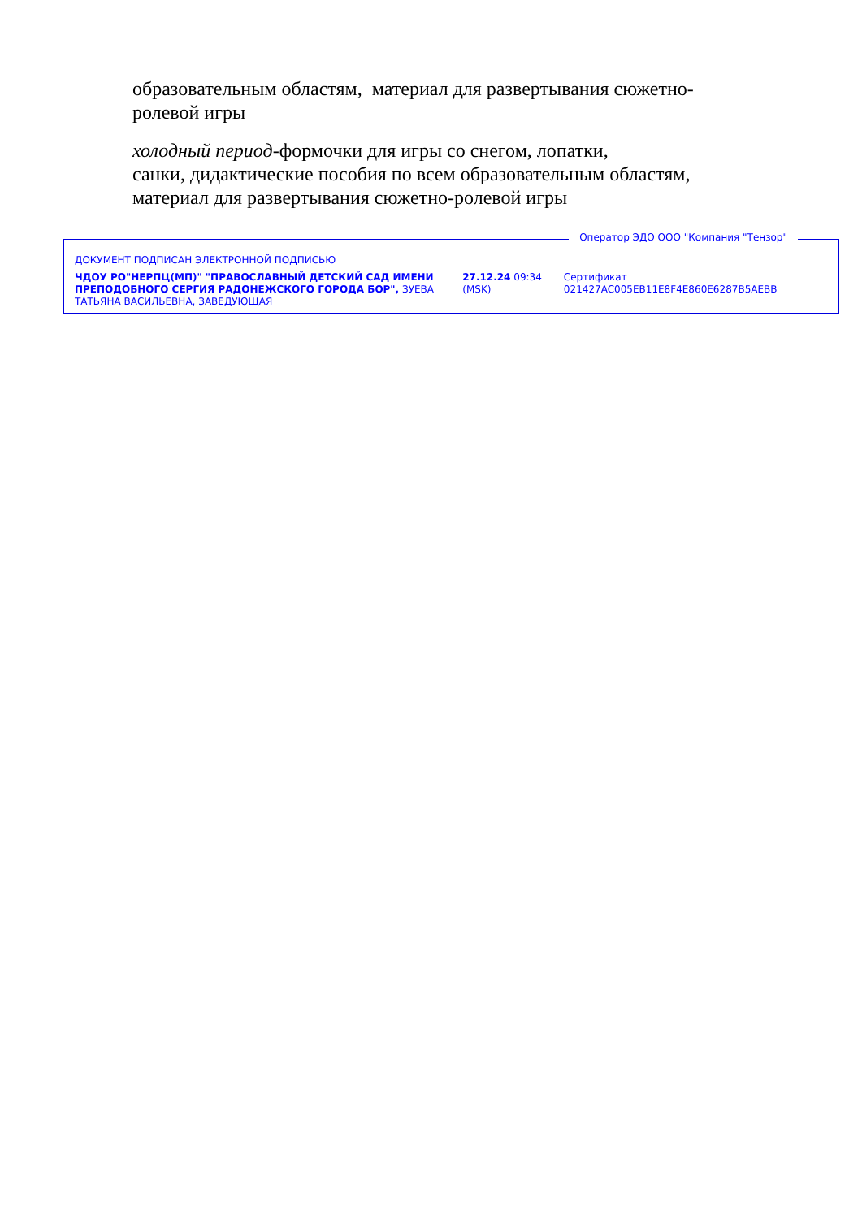образовательным областям, материал для развертывания сюжетно-ролевой игры
холодный период-формочки для игры со снегом, лопатки,
санки, дидактические пособия по всем образовательным областям, материал для развертывания сюжетно-ролевой игры
Оператор ЭДО ООО "Компания "Тензор"
ДОКУМЕНТ ПОДПИСАН ЭЛЕКТРОННОЙ ПОДПИСЬЮ
ЧДОУ РО"НЕРПЦ(МП)" "ПРАВОСЛАВНЫЙ ДЕТСКИЙ САД ИМЕНИ ПРЕПОДОБНОГО СЕРГИЯ РАДОНЕЖСКОГО ГОРОДА БОР", ЗУЕВА ТАТЬЯНА ВАСИЛЬЕВНА, ЗАВЕДУЮЩАЯ
27.12.24 09:34 (MSK)
Сертификат 021427AC005EB11E8F4E860E6287B5AEBB